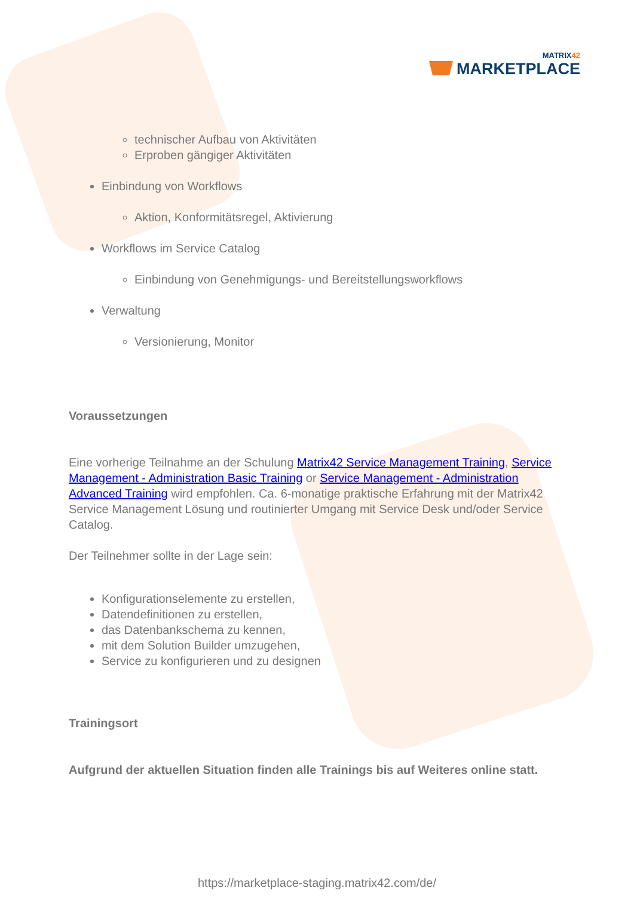MATRIX42
MARKETPLACE
technischer Aufbau von Aktivitäten
Erproben gängiger Aktivitäten
Einbindung von Workflows
Aktion, Konformitätsregel, Aktivierung
Workflows im Service Catalog
Einbindung von Genehmigungs- und Bereitstellungsworkflows
Verwaltung
Versionierung, Monitor
Voraussetzungen
Eine vorherige Teilnahme an der Schulung Matrix42 Service Management Training, Service Management - Administration Basic Training or Service Management - Administration Advanced Training wird empfohlen. Ca. 6-monatige praktische Erfahrung mit der Matrix42 Service Management Lösung und routinierter Umgang mit Service Desk und/oder Service Catalog.
Der Teilnehmer sollte in der Lage sein:
Konfigurationselemente zu erstellen,
Datendefinitionen zu erstellen,
das Datenbankschema zu kennen,
mit dem Solution Builder umzugehen,
Service zu konfigurieren und zu designen
Trainingsort
Aufgrund der aktuellen Situation finden alle Trainings bis auf Weiteres online statt.
https://marketplace-staging.matrix42.com/de/